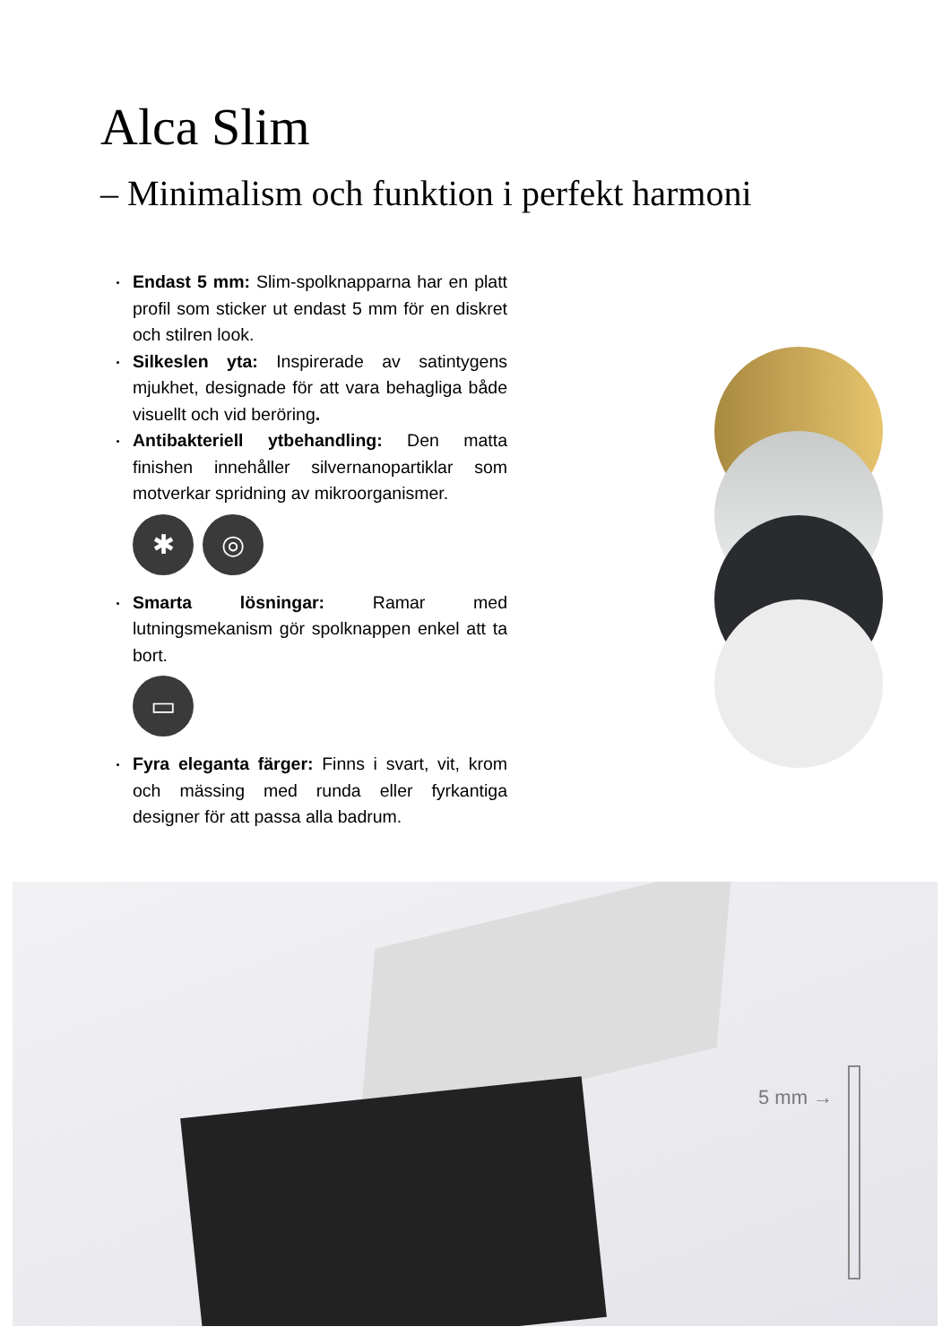Alca Slim
– Minimalism och funktion i perfekt harmoni
Endast 5 mm: Slim-spolknapparna har en platt profil som sticker ut endast 5 mm för en diskret och stilren look.
Silkeslen yta: Inspirerade av satintygens mjukhet, designade för att vara behagliga både visuellt och vid beröring.
Antibakteriell ytbehandling: Den matta finishen innehåller silvernanopartiklar som motverkar spridning av mikroorganismer.
✱ ◎
Smarta lösningar: Ramar med lutningsmekanism gör spolknappen enkel att ta bort.
▭
Fyra eleganta färger: Finns i svart, vit, krom och mässing med runda eller fyrkantiga designer för att passa alla badrum.
5 mm →